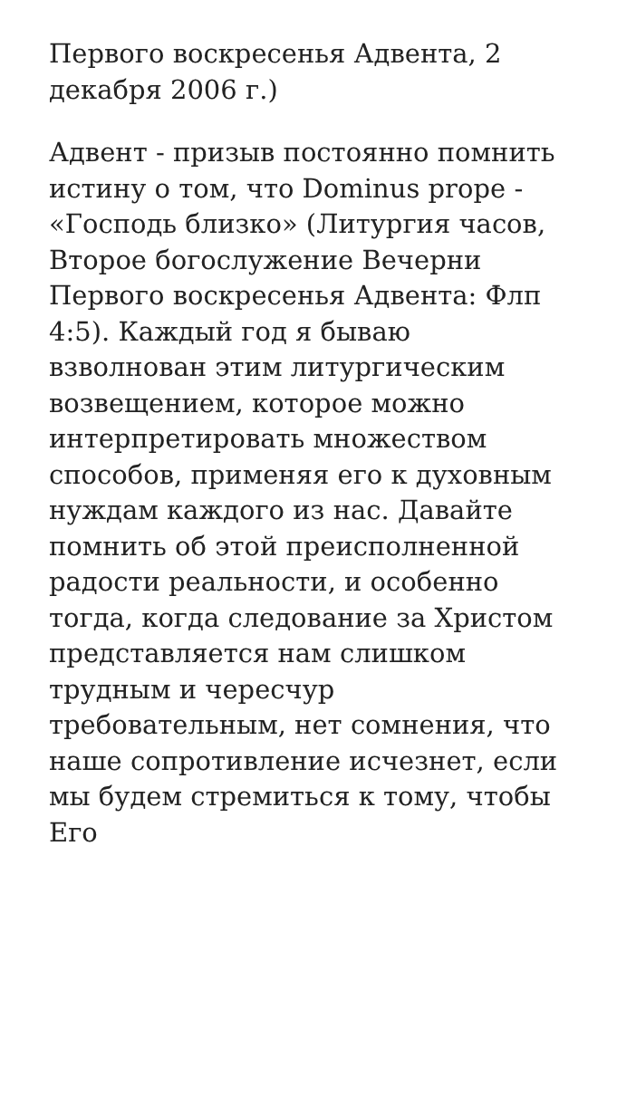Первого воскресенья Адвента, 2 декабря 2006 г.)
Адвент - призыв постоянно помнить истину о том, что Dominus prope - «Господь близко» (Литургия часов, Второе богослужение Вечерни Первого воскресенья Адвента: Флп 4:5). Каждый год я бываю взволнован этим литургическим возвещением, которое можно интерпретировать множеством способов, применяя его к духовным нуждам каждого из нас. Давайте помнить об этой преисполненной радости реальности, и особенно тогда, когда следование за Христом представляется нам слишком трудным и чересчур требовательным, нет сомнения, что наше сопротивление исчезнет, если мы будем стремиться к тому, чтобы Его